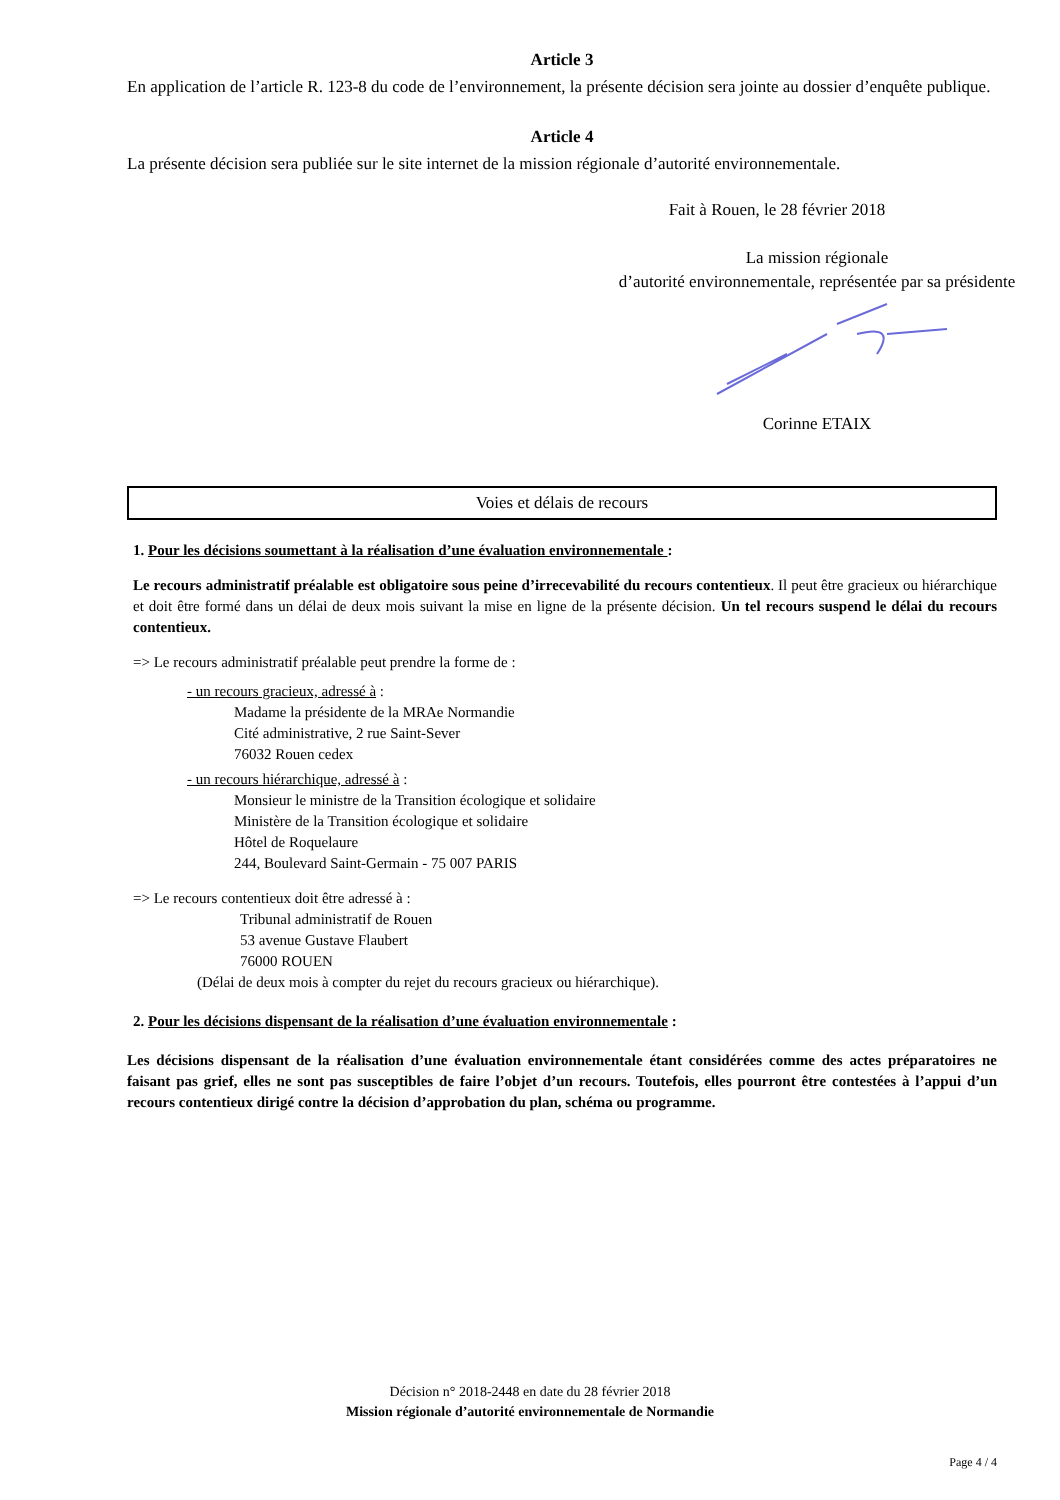Article 3
En application de l’article R. 123-8 du code de l’environnement, la présente décision sera jointe au dossier d’enquête publique.
Article 4
La présente décision sera publiée sur le site internet de la mission régionale d’autorité environnementale.
Fait à Rouen, le 28 février 2018
La mission régionale
d’autorité environnementale, représentée par sa présidente
Corinne ETAIX
Voies et délais de recours
1. Pour les décisions soumettant à la réalisation d’une évaluation environnementale :
Le recours administratif préalable est obligatoire sous peine d’irrecevabilité du recours contentieux. Il peut être gracieux ou hiérarchique et doit être formé dans un délai de deux mois suivant la mise en ligne de la présente décision. Un tel recours suspend le délai du recours contentieux.
=> Le recours administratif préalable peut prendre la forme de :
- un recours gracieux, adressé à :
Madame la présidente de la MRAe Normandie
Cité administrative, 2 rue Saint-Sever
76032 Rouen cedex
- un recours hiérarchique, adressé à :
Monsieur le ministre de la Transition écologique et solidaire
Ministère de la Transition écologique et solidaire
Hôtel de Roquelaure
244, Boulevard Saint-Germain - 75 007 PARIS
=> Le recours contentieux doit être adressé à :
Tribunal administratif de Rouen
53 avenue Gustave Flaubert
76000 ROUEN
(Délai de deux mois à compter du rejet du recours gracieux ou hiérarchique).
2. Pour les décisions dispensant de la réalisation d’une évaluation environnementale :
Les décisions dispensant de la réalisation d’une évaluation environnementale étant considérées comme des actes préparatoires ne faisant pas grief, elles ne sont pas susceptibles de faire l’objet d’un recours. Toutefois, elles pourront être contestées à l’appui d’un recours contentieux dirigé contre la décision d’approbation du plan, schéma ou programme.
Décision n° 2018-2448 en date du 28 février 2018
Mission régionale d’autorité environnementale de Normandie
Page 4 / 4